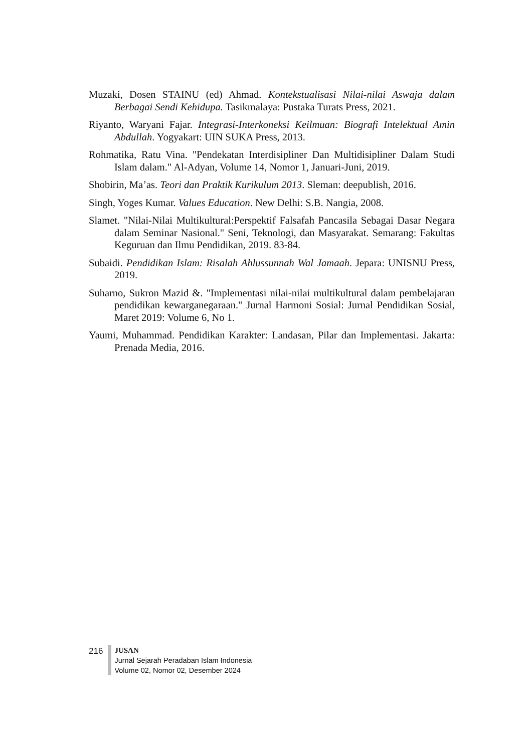Muzaki, Dosen STAINU (ed) Ahmad. Kontekstualisasi Nilai-nilai Aswaja dalam Berbagai Sendi Kehidupa. Tasikmalaya: Pustaka Turats Press, 2021.
Riyanto, Waryani Fajar. Integrasi-Interkoneksi Keilmuan: Biografi Intelektual Amin Abdullah. Yogyakart: UIN SUKA Press, 2013.
Rohmatika, Ratu Vina. "Pendekatan Interdisipliner Dan Multidisipliner Dalam Studi Islam dalam." Al-Adyan, Volume 14, Nomor 1, Januari-Juni, 2019.
Shobirin, Ma’as. Teori dan Praktik Kurikulum 2013. Sleman: deepublish, 2016.
Singh, Yoges Kumar. Values Education. New Delhi: S.B. Nangia, 2008.
Slamet. "Nilai-Nilai Multikultural:Perspektif Falsafah Pancasila Sebagai Dasar Negara dalam Seminar Nasional." Seni, Teknologi, dan Masyarakat. Semarang: Fakultas Keguruan dan Ilmu Pendidikan, 2019. 83-84.
Subaidi. Pendidikan Islam: Risalah Ahlussunnah Wal Jamaah. Jepara: UNISNU Press, 2019.
Suharno, Sukron Mazid &. "Implementasi nilai-nilai multikultural dalam pembelajaran pendidikan kewarganegaraan." Jurnal Harmoni Sosial: Jurnal Pendidikan Sosial, Maret 2019: Volume 6, No 1.
Yaumi, Muhammad. Pendidikan Karakter: Landasan, Pilar dan Implementasi. Jakarta: Prenada Media, 2016.
216
JUSAN
Jurnal Sejarah Peradaban Islam Indonesia
Volume 02, Nomor 02, Desember 2024